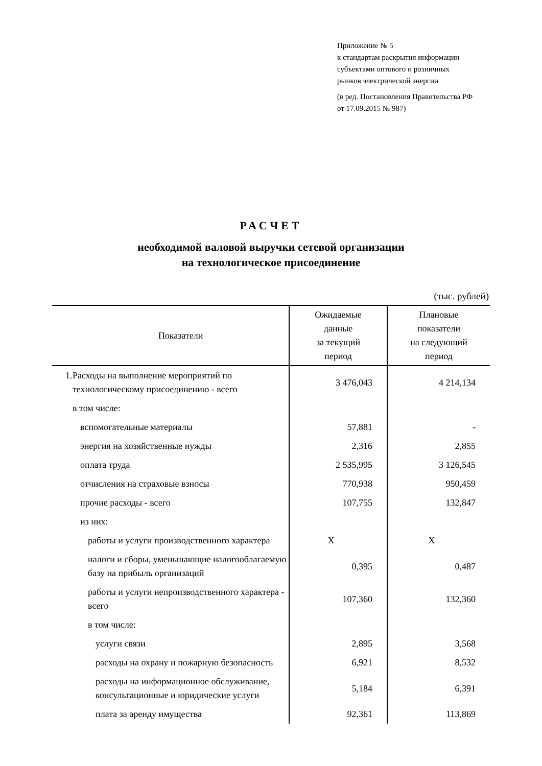Приложение № 5
к стандартам раскрытия информации
субъектами оптового и розничных
рынков электрической энергии
(в ред. Постановления Правительства РФ
от 17.09.2015 № 987)
РАСЧЕТ
необходимой валовой выручки сетевой организации
на технологическое присоединение
(тыс. рублей)
| | Показатели | Ожидаемые данные за текущий период | Плановые показатели на следующий период |
| --- | --- | --- | --- |
| 1. | Расходы на выполнение мероприятий по технологическому присоединению - всего | 3 476,043 | 4 214,134 |
| | в том числе: | | |
| | вспомогательные материалы | 57,881 | - |
| | энергия на хозяйственные нужды | 2,316 | 2,855 |
| | оплата труда | 2 535,995 | 3 126,545 |
| | отчисления на страховые взносы | 770,938 | 950,459 |
| | прочие расходы - всего | 107,755 | 132,847 |
| | из них: | | |
| | работы и услуги производственного характера | X | X |
| | налоги и сборы, уменьшающие налогооблагаемую базу на прибыль организаций | 0,395 | 0,487 |
| | работы и услуги непроизводственного характера - всего | 107,360 | 132,360 |
| | в том числе: | | |
| | услуги связи | 2,895 | 3,568 |
| | расходы на охрану и пожарную безопасность | 6,921 | 8,532 |
| | расходы на информационное обслуживание, консультационные и юридические услуги | 5,184 | 6,391 |
| | плата за аренду имущества | 92,361 | 113,869 |